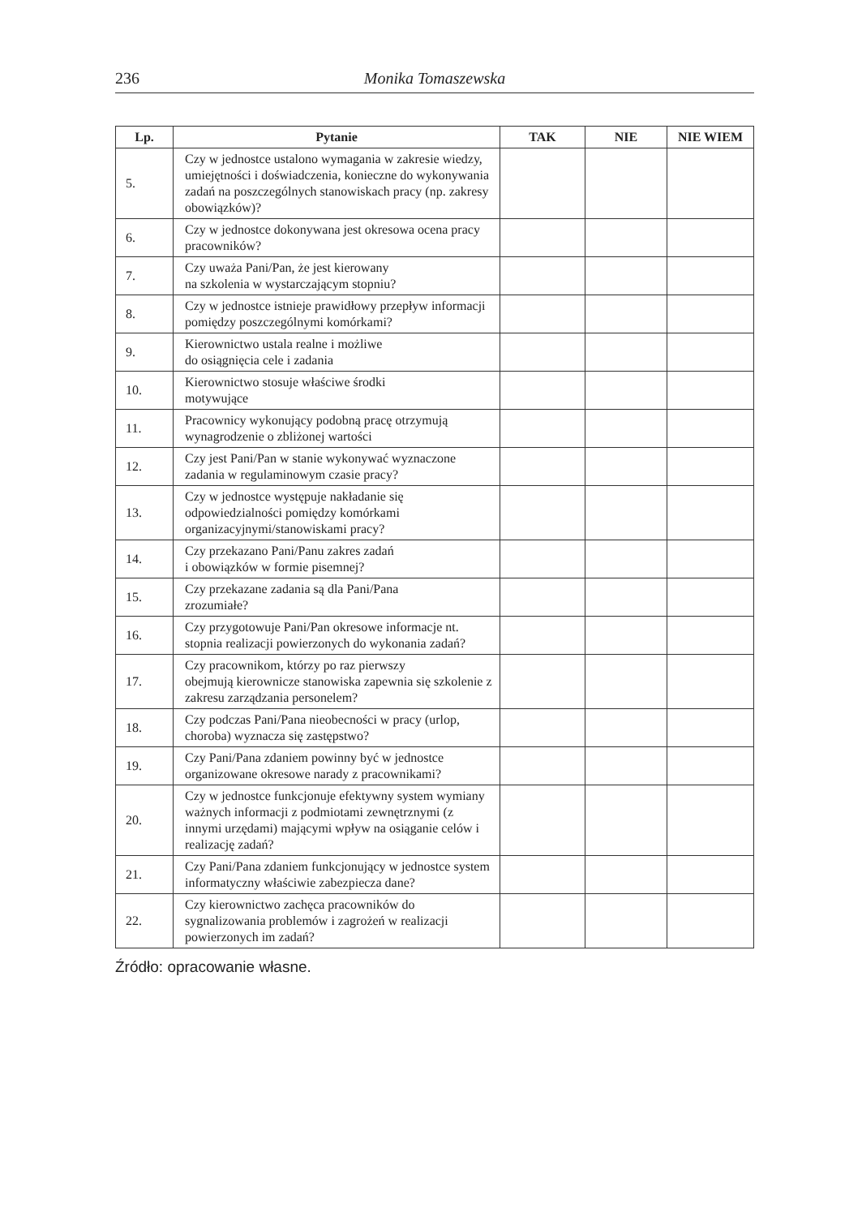236 Monika Tomaszewska
| Lp. | Pytanie | TAK | NIE | NIE WIEM |
| --- | --- | --- | --- | --- |
| 5. | Czy w jednostce ustalono wymagania w zakresie wiedzy, umiejętności i doświadczenia, konieczne do wykonywania zadań na poszczególnych stanowiskach pracy (np. zakresy obowiązków)? | | | |
| 6. | Czy w jednostce dokonywana jest okresowa ocena pracy pracowników? | | | |
| 7. | Czy uważa Pani/Pan, że jest kierowany na szkolenia w wystarczającym stopniu? | | | |
| 8. | Czy w jednostce istnieje prawidłowy przepływ informacji pomiędzy poszczególnymi komórkami? | | | |
| 9. | Kierownictwo ustala realne i możliwe do osiągnięcia cele i zadania | | | |
| 10. | Kierownictwo stosuje właściwe środki motywujące | | | |
| 11. | Pracownicy wykonujący podobną pracę otrzymują wynagrodzenie o zbliżonej wartości | | | |
| 12. | Czy jest Pani/Pan w stanie wykonywać wyznaczone zadania w regulaminowym czasie pracy? | | | |
| 13. | Czy w jednostce występuje nakładanie się odpowiedzialności pomiędzy komórkami organizacyjnymi/stanowiskami pracy? | | | |
| 14. | Czy przekazano Pani/Panu zakres zadań i obowiązków w formie pisemnej? | | | |
| 15. | Czy przekazane zadania są dla Pani/Pana zrozumiałe? | | | |
| 16. | Czy przygotowuje Pani/Pan okresowe informacje nt. stopnia realizacji powierzonych do wykonania zadań? | | | |
| 17. | Czy pracownikom, którzy po raz pierwszy obejmują kierownicze stanowiska zapewnia się szkolenie z zakresu zarządzania personelem? | | | |
| 18. | Czy podczas Pani/Pana nieobecności w pracy (urlop, choroba) wyznacza się zastępstwo? | | | |
| 19. | Czy Pani/Pana zdaniem powinny być w jednostce organizowane okresowe narady z pracownikami? | | | |
| 20. | Czy w jednostce funkcjonuje efektywny system wymiany ważnych informacji z podmiotami zewnętrznymi (z innymi urzędami) mającymi wpływ na osiąganie celów i realizację zadań? | | | |
| 21. | Czy Pani/Pana zdaniem funkcjonujący w jednostce system informatyczny właściwie zabezpiecza dane? | | | |
| 22. | Czy kierownictwo zachęca pracowników do sygnalizowania problemów i zagrożeń w realizacji powierzonych im zadań? | | | |
Źródło: opracowanie własne.